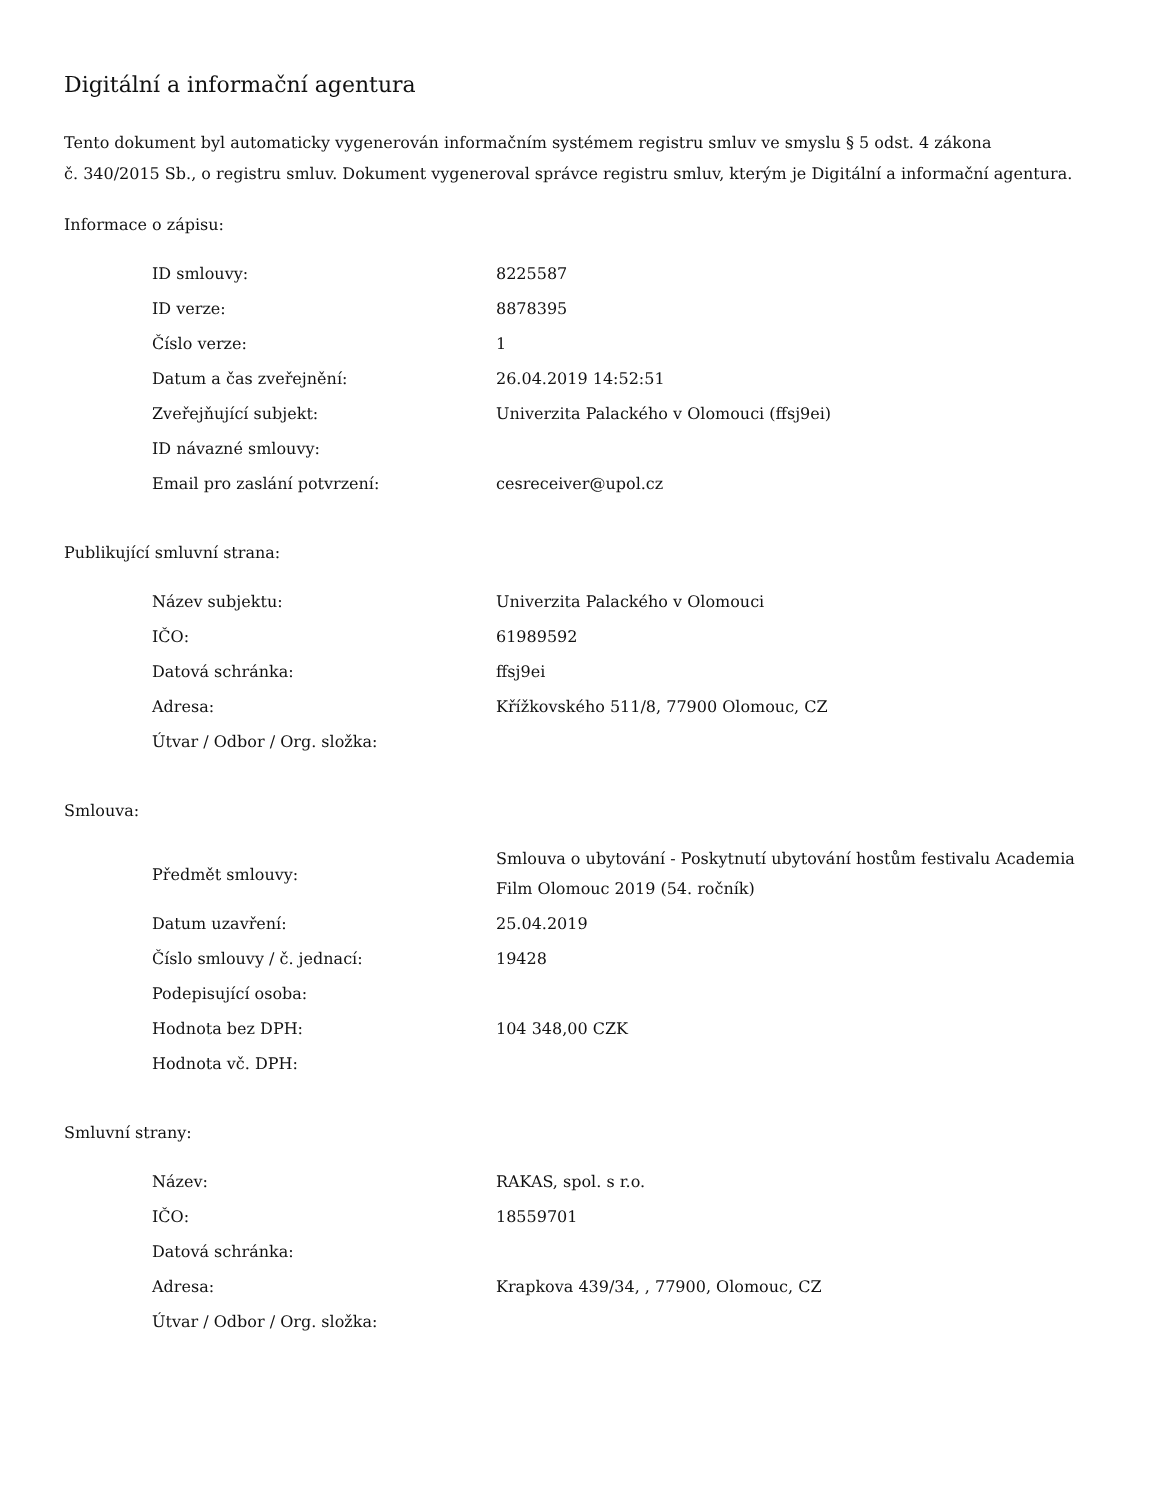Digitální a informační agentura
Tento dokument byl automaticky vygenerován informačním systémem registru smluv ve smyslu § 5 odst. 4 zákona
č. 340/2015 Sb., o registru smluv. Dokument vygeneroval správce registru smluv, kterým je Digitální a informační agentura.
Informace o zápisu:
| ID smlouvy: | 8225587 |
| ID verze: | 8878395 |
| Číslo verze: | 1 |
| Datum a čas zveřejnění: | 26.04.2019 14:52:51 |
| Zveřejňující subjekt: | Univerzita Palackého v Olomouci (ffsj9ei) |
| ID návazné smlouvy: | |
| Email pro zaslání potvrzení: | cesreceiver@upol.cz |
Publikující smluvní strana:
| Název subjektu: | Univerzita Palackého v Olomouci |
| IČO: | 61989592 |
| Datová schránka: | ffsj9ei |
| Adresa: | Křížkovského 511/8, 77900 Olomouc, CZ |
| Útvar / Odbor / Org. složka: | |
Smlouva:
| Předmět smlouvy: | Smlouva o ubytování - Poskytnutí ubytování hostům festivalu Academia Film Olomouc 2019 (54. ročník) |
| Datum uzavření: | 25.04.2019 |
| Číslo smlouvy / č. jednací: | 19428 |
| Podepisující osoba: | |
| Hodnota bez DPH: | 104 348,00 CZK |
| Hodnota vč. DPH: | |
Smluvní strany:
| Název: | RAKAS, spol. s r.o. |
| IČO: | 18559701 |
| Datová schránka: | |
| Adresa: | Krapkova 439/34, , 77900, Olomouc, CZ |
| Útvar / Odbor / Org. složka: | |